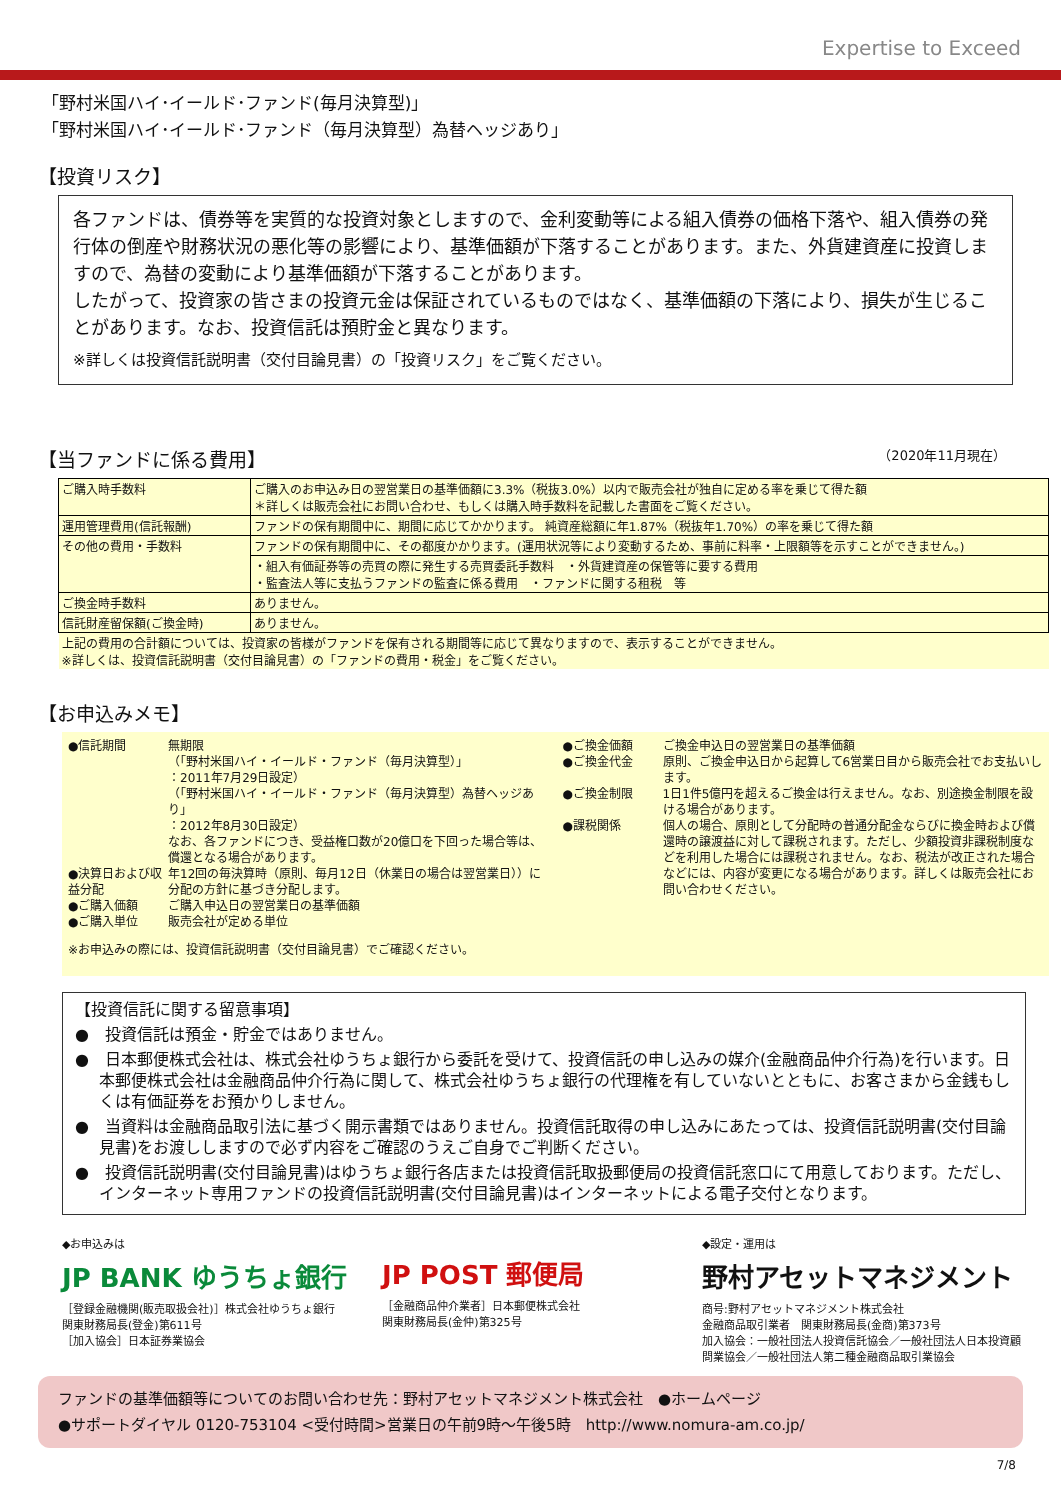Expertise to Exceed
「野村米国ハイ･イールド･ファンド(毎月決算型)」
「野村米国ハイ･イールド･ファンド（毎月決算型）為替ヘッジあり」
【投資リスク】
各ファンドは、債券等を実質的な投資対象としますので、金利変動等による組入債券の価格下落や、組入債券の発行体の倒産や財務状況の悪化等の影響により、基準価額が下落することがあります。また、外貨建資産に投資しますので、為替の変動により基準価額が下落することがあります。
したがって、投資家の皆さまの投資元金は保証されているものではなく、基準価額の下落により、損失が生じることがあります。なお、投資信託は預貯金と異なります。
※詳しくは投資信託説明書（交付目論見書）の「投資リスク」をご覧ください。
【当ファンドに係る費用】 （2020年11月現在）
| ご購入時手数料 | ご購入のお申込み日の翌営業日の基準価額に3.3%（税抜3.0%）以内で販売会社が独自に定める率を乗じて得た額 ＊詳しくは販売会社にお問い合わせ、もしくは購入時手数料を記載した書面をご覧ください。 |
| 運用管理費用(信託報酬) | ファンドの保有期間中に、期間に応じてかかります。 純資産総額に年1.87%（税抜年1.70%）の率を乗じて得た額 |
| その他の費用・手数料 | ファンドの保有期間中に、その都度かかります。(運用状況等により変動するため、事前に料率・上限額等を示すことができません。) |
| | ・組入有価証券等の売買の際に発生する売買委託手数料 ・外貨建資産の保管等に要する費用 ・監査法人等に支払うファンドの監査に係る費用 ・ファンドに関する租税 等 |
| ご換金時手数料 | ありません。 |
| 信託財産留保額(ご換金時) | ありません。 |
| 上記の費用の合計額については、投資家の皆様がファンドを保有される期間等に応じて異なりますので、表示することができません。 ※詳しくは、投資信託説明書（交付目論見書）の「ファンドの費用・税金」をご覧ください。 | |
【お申込みメモ】
●信託期間 無期限
（「野村米国ハイ・イールド・ファンド（毎月決算型）」
：2011年7月29日設定）
（「野村米国ハイ・イールド・ファンド（毎月決算型）為替ヘッジあり」
：2012年8月30日設定）
なお、各ファンドにつき、受益権口数が20億口を下回った場合等は、償還となる場合があります。 ●決算日および収益分配 年12回の毎決算時（原則、毎月12日（休業日の場合は翌営業日））に分配の方針に基づき分配します。 ●ご購入価額 ご購入申込日の翌営業日の基準価額 ●ご購入単位 販売会社が定める単位
※お申込みの際には、投資信託説明書（交付目論見書）でご確認ください。
●ご換金価額 ご換金申込日の翌営業日の基準価額 ●ご換金代金 原則、ご換金申込日から起算して6営業日目から販売会社でお支払いします。 ●ご換金制限 1日1件5億円を超えるご換金は行えません。なお、別途換金制限を設ける場合があります。 ●課税関係 個人の場合、原則として分配時の普通分配金ならびに換金時および償還時の譲渡益に対して課税されます。ただし、少額投資非課税制度などを利用した場合には課税されません。なお、税法が改正された場合などには、内容が変更になる場合があります。詳しくは販売会社にお問い合わせください。
【投資信託に関する留意事項】
●　投資信託は預金・貯金ではありません。
●　日本郵便株式会社は、株式会社ゆうちょ銀行から委託を受けて、投資信託の申し込みの媒介(金融商品仲介行為)を行います。日本郵便株式会社は金融商品仲介行為に関して、株式会社ゆうちょ銀行の代理権を有していないとともに、お客さまから金銭もしくは有価証券をお預かりしません。
●　当資料は金融商品取引法に基づく開示書類ではありません。投資信託取得の申し込みにあたっては、投資信託説明書(交付目論見書)をお渡ししますので必ず内容をご確認のうえご自身でご判断ください。
●　投資信託説明書(交付目論見書)はゆうちょ銀行各店または投資信託取扱郵便局の投資信託窓口にて用意しております。ただし、インターネット専用ファンドの投資信託説明書(交付目論見書)はインターネットによる電子交付となります。
◆お申込みは
JP BANK ゆうちょ銀行
［登録金融機関(販売取扱会社)］株式会社ゆうちょ銀行
関東財務局長(登金)第611号
［加入協会］日本証券業協会
JP POST 郵便局
［金融商品仲介業者］日本郵便株式会社
関東財務局長(金仲)第325号
◆設定・運用は
野村アセットマネジメント
商号:野村アセットマネジメント株式会社
金融商品取引業者　関東財務局長(金商)第373号
加入協会：一般社団法人投資信託協会／一般社団法人日本投資顧問業協会／一般社団法人第二種金融商品取引業協会
ファンドの基準価額等についてのお問い合わせ先：野村アセットマネジメント株式会社　●ホームページ
●サポートダイヤル 0120-753104 <受付時間>営業日の午前9時～午後5時　http://www.nomura-am.co.jp/
7/8